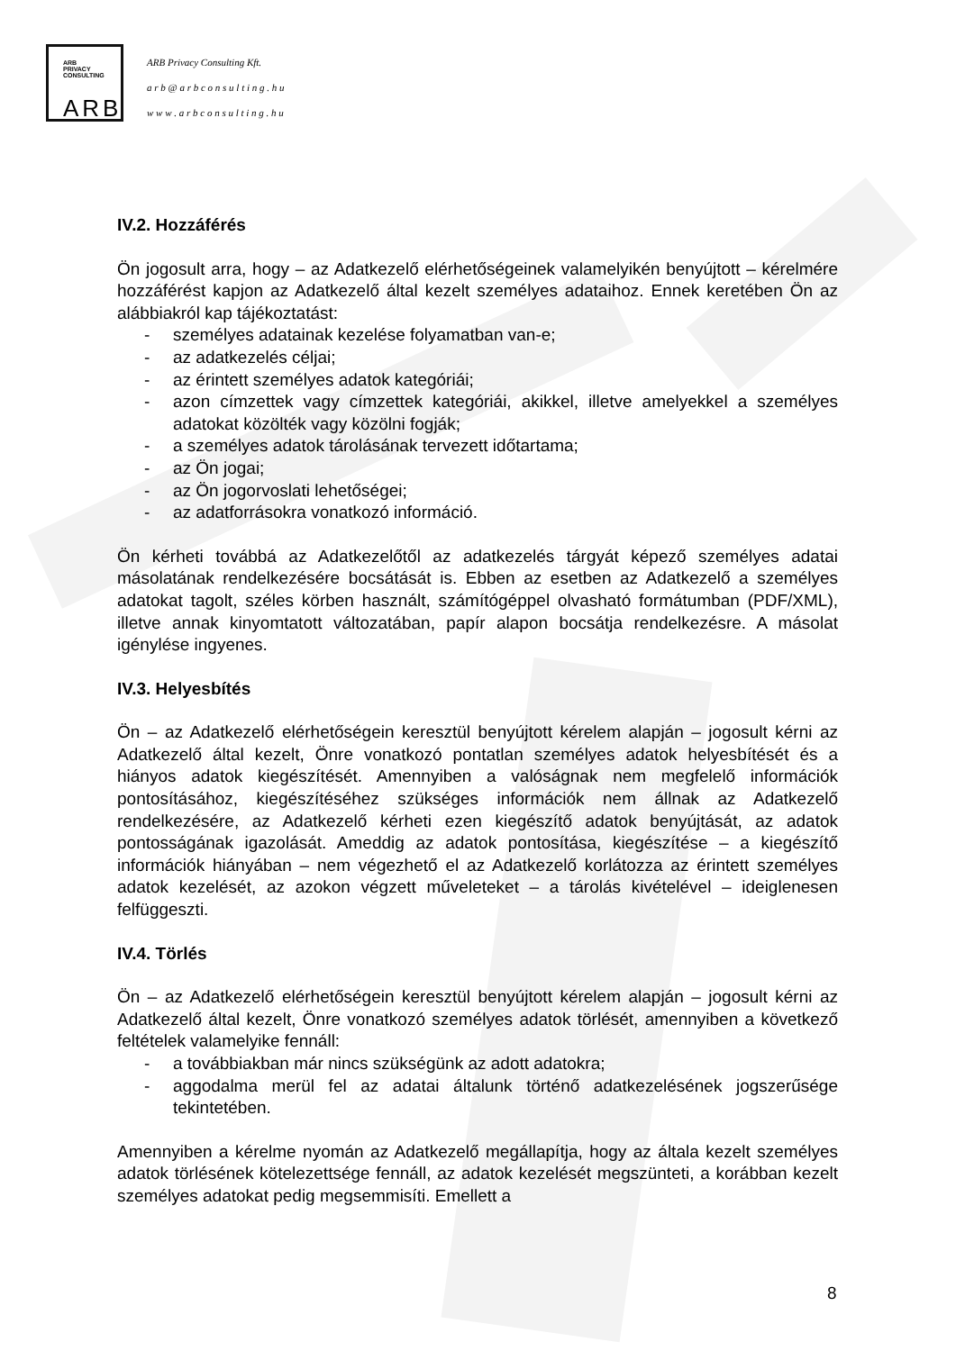ARB
PRIVACY
CONSULTING
ARB
ARB Privacy Consulting Kft.
a r b @ a r b c o n s u l t i n g . h u
w w w . a r b c o n s u l t i n g . h u
IV.2. Hozzáférés
Ön jogosult arra, hogy – az Adatkezelő elérhetőségeinek valamelyikén benyújtott – kérelmére hozzáférést kapjon az Adatkezelő által kezelt személyes adataihoz. Ennek keretében Ön az alábbiakról kap tájékoztatást:
- személyes adatainak kezelése folyamatban van-e;
- az adatkezelés céljai;
- az érintett személyes adatok kategóriái;
- azon címzettek vagy címzettek kategóriái, akikkel, illetve amelyekkel a személyes adatokat közölték vagy közölni fogják;
- a személyes adatok tárolásának tervezett időtartama;
- az Ön jogai;
- az Ön jogorvoslati lehetőségei;
- az adatforrásokra vonatkozó információ.
Ön kérheti továbbá az Adatkezelőtől az adatkezelés tárgyát képező személyes adatai másolatának rendelkezésére bocsátását is. Ebben az esetben az Adatkezelő a személyes adatokat tagolt, széles körben használt, számítógéppel olvasható formátumban (PDF/XML), illetve annak kinyomtatott változatában, papír alapon bocsátja rendelkezésre. A másolat igénylése ingyenes.
IV.3. Helyesbítés
Ön – az Adatkezelő elérhetőségein keresztül benyújtott kérelem alapján – jogosult kérni az Adatkezelő által kezelt, Önre vonatkozó pontatlan személyes adatok helyesbítését és a hiányos adatok kiegészítését. Amennyiben a valóságnak nem megfelelő információk pontosításához, kiegészítéséhez szükséges információk nem állnak az Adatkezelő rendelkezésére, az Adatkezelő kérheti ezen kiegészítő adatok benyújtását, az adatok pontosságának igazolását. Ameddig az adatok pontosítása, kiegészítése – a kiegészítő információk hiányában – nem végezhető el az Adatkezelő korlátozza az érintett személyes adatok kezelését, az azokon végzett műveleteket – a tárolás kivételével – ideiglenesen felfüggeszti.
IV.4. Törlés
Ön – az Adatkezelő elérhetőségein keresztül benyújtott kérelem alapján – jogosult kérni az Adatkezelő által kezelt, Önre vonatkozó személyes adatok törlését, amennyiben a következő feltételek valamelyike fennáll:
- a továbbiakban már nincs szükségünk az adott adatokra;
- aggodalma merül fel az adatai általunk történő adatkezelésének jogszerűsége tekintetében.
Amennyiben a kérelme nyomán az Adatkezelő megállapítja, hogy az általa kezelt személyes adatok törlésének kötelezettsége fennáll, az adatok kezelését megszünteti, a korábban kezelt személyes adatokat pedig megsemmisíti. Emellett a
8